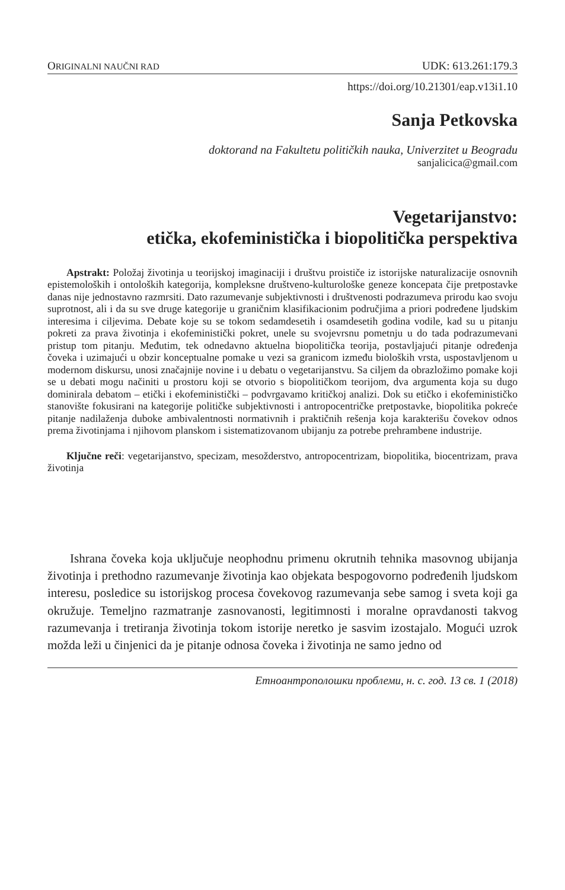ORIGINALNI NAUČNI RAD UDK: 613.261:179.3
https://doi.org/10.21301/eap.v13i1.10
Sanja Petkovska
doktorand na Fakultetu političkih nauka, Univerzitet u Beogradu
sanjalicica@gmail.com
Vegetarijanstvo:
etička, ekofeministička i biopolitička perspektiva
Apstrakt: Položaj životinja u teorijskoj imaginaciji i društvu proističe iz istorijske naturalizacije osnovnih epistemoloških i ontoloških kategorija, kompleksne društveno-kulturološke geneze koncepata čije pretpostavke danas nije jednostavno razmrsiti. Dato razumevanje subjektivnosti i društvenosti podrazumeva prirodu kao svoju suprotnost, ali i da su sve druge kategorije u graničnim klasifikacionim područjima a priori podređene ljudskim interesima i ciljevima. Debate koje su se tokom sedamdesetih i osamdesetih godina vodile, kad su u pitanju pokreti za prava životinja i ekofeministički pokret, unele su svojevrsnu pometnju u do tada podrazumevani pristup tom pitanju. Međutim, tek odnedavno aktuelna biopolitička teorija, postavljajući pitanje određenja čoveka i uzimajući u obzir konceptualne pomake u vezi sa granicom između bioloških vrsta, uspostavljenom u modernom diskursu, unosi značajnije novine i u debatu o vegetarijanstvu. Sa ciljem da obrazložimo pomake koji se u debati mogu načiniti u prostoru koji se otvorio s biopolitičkom teorijom, dva argumenta koja su dugo dominirala debatom – etički i ekofeministički – podvrgavamo kritičkoj analizi. Dok su etičko i ekofeminističko stanovište fokusirani na kategorije političke subjektivnosti i antropocentričke pretpostavke, biopolitika pokreće pitanje nadilaženja duboke ambivalentnosti normativnih i praktičnih rešenja koja karakterišu čovekov odnos prema životinjama i njihovom planskom i sistematizovanom ubijanju za potrebe prehrambene industrije.
Ključne reči: vegetarijanstvo, specizam, mesožderstvo, antropocentrizam, biopolitika, biocentrizam, prava životinja
Ishrana čoveka koja uključuje neophodnu primenu okrutnih tehnika masovnog ubijanja životinja i prethodno razumevanje životinja kao objekata bespogovorno podređenih ljudskom interesu, posledice su istorijskog procesa čovekovog razumevanja sebe samog i sveta koji ga okružuje. Temeljno razmatranje zasnovanosti, legitimnosti i moralne opravdanosti takvog razumevanja i tretiranja životinja tokom istorije neretko je sasvim izostajalo. Mogući uzrok možda leži u činjenici da je pitanje odnosa čoveka i životinja ne samo jedno od
Етноантрополошки проблеми, н. с. год. 13 св. 1 (2018)